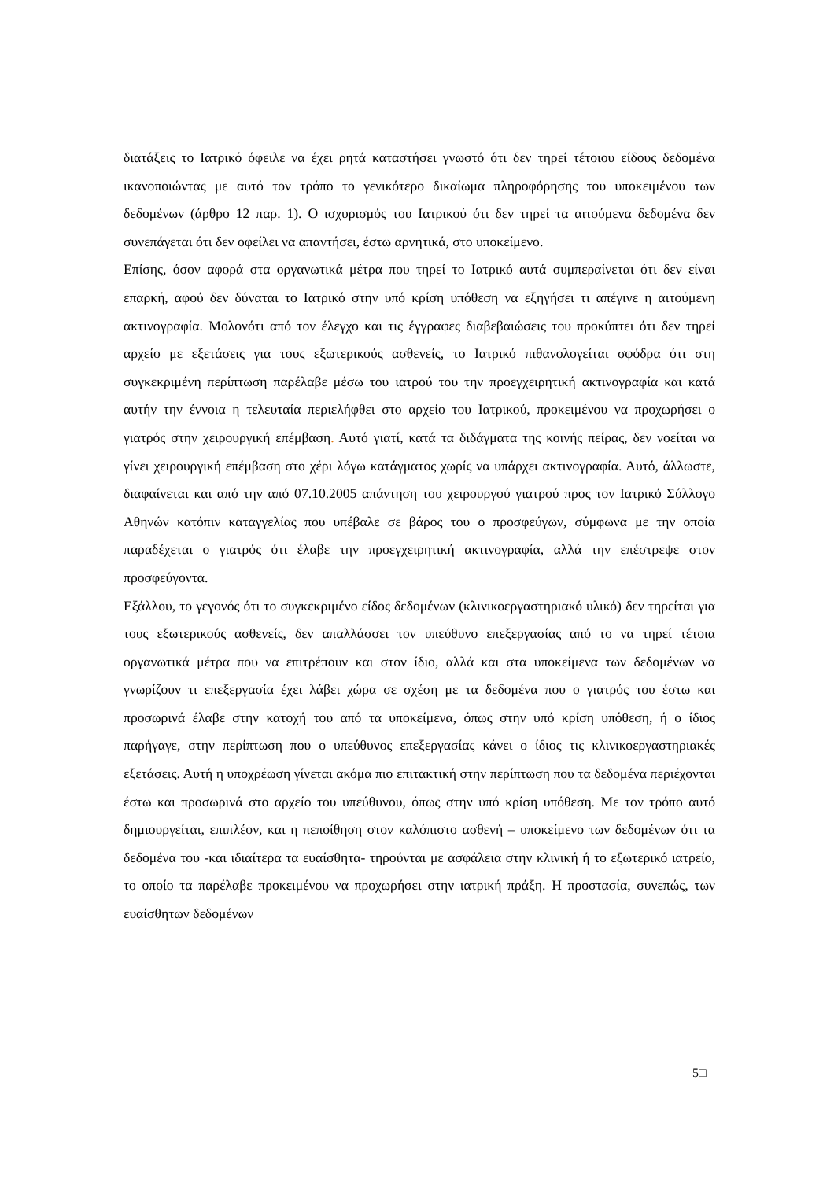διατάξεις το Ιατρικό όφειλε να έχει ρητά καταστήσει γνωστό ότι δεν τηρεί τέτοιου είδους δεδομένα ικανοποιώντας με αυτό τον τρόπο το γενικότερο δικαίωμα πληροφόρησης του υποκειμένου των δεδομένων (άρθρο 12 παρ. 1). Ο ισχυρισμός του Ιατρικού ότι δεν τηρεί τα αιτούμενα δεδομένα δεν συνεπάγεται ότι δεν οφείλει να απαντήσει, έστω αρνητικά, στο υποκείμενο.
Επίσης, όσον αφορά στα οργανωτικά μέτρα που τηρεί το Ιατρικό αυτά συμπεραίνεται ότι δεν είναι επαρκή, αφού δεν δύναται το Ιατρικό στην υπό κρίση υπόθεση να εξηγήσει τι απέγινε η αιτούμενη ακτινογραφία. Μολονότι από τον έλεγχο και τις έγγραφες διαβεβαιώσεις του προκύπτει ότι δεν τηρεί αρχείο με εξετάσεις για τους εξωτερικούς ασθενείς, το Ιατρικό πιθανολογείται σφόδρα ότι στη συγκεκριμένη περίπτωση παρέλαβε μέσω του ιατρού του την προεγχειρητική ακτινογραφία και κατά αυτήν την έννοια η τελευταία περιελήφθει στο αρχείο του Ιατρικού, προκειμένου να προχωρήσει ο γιατρός στην χειρουργική επέμβαση. Αυτό γιατί, κατά τα διδάγματα της κοινής πείρας, δεν νοείται να γίνει χειρουργική επέμβαση στο χέρι λόγω κατάγματος χωρίς να υπάρχει ακτινογραφία. Αυτό, άλλωστε, διαφαίνεται και από την από 07.10.2005 απάντηση του χειρουργού γιατρού προς τον Ιατρικό Σύλλογο Αθηνών κατόπιν καταγγελίας που υπέβαλε σε βάρος του ο προσφεύγων, σύμφωνα με την οποία παραδέχεται ο γιατρός ότι έλαβε την προεγχειρητική ακτινογραφία, αλλά την επέστρεψε στον προσφεύγοντα.
Εξάλλου, το γεγονός ότι το συγκεκριμένο είδος δεδομένων (κλινικοεργαστηριακό υλικό) δεν τηρείται για τους εξωτερικούς ασθενείς, δεν απαλλάσσει τον υπεύθυνο επεξεργασίας από το να τηρεί τέτοια οργανωτικά μέτρα που να επιτρέπουν και στον ίδιο, αλλά και στα υποκείμενα των δεδομένων να γνωρίζουν τι επεξεργασία έχει λάβει χώρα σε σχέση με τα δεδομένα που ο γιατρός του έστω και προσωρινά έλαβε στην κατοχή του από τα υποκείμενα, όπως στην υπό κρίση υπόθεση, ή ο ίδιος παρήγαγε, στην περίπτωση που ο υπεύθυνος επεξεργασίας κάνει ο ίδιος τις κλινικοεργαστηριακές εξετάσεις. Αυτή η υποχρέωση γίνεται ακόμα πιο επιτακτική στην περίπτωση που τα δεδομένα περιέχονται έστω και προσωρινά στο αρχείο του υπεύθυνου, όπως στην υπό κρίση υπόθεση. Με τον τρόπο αυτό δημιουργείται, επιπλέον, και η πεποίθηση στον καλόπιστο ασθενή – υποκείμενο των δεδομένων ότι τα δεδομένα του -και ιδιαίτερα τα ευαίσθητα- τηρούνται με ασφάλεια στην κλινική ή το εξωτερικό ιατρείο, το οποίο τα παρέλαβε προκειμένου να προχωρήσει στην ιατρική πράξη. Η προστασία, συνεπώς, των ευαίσθητων δεδομένων
5□